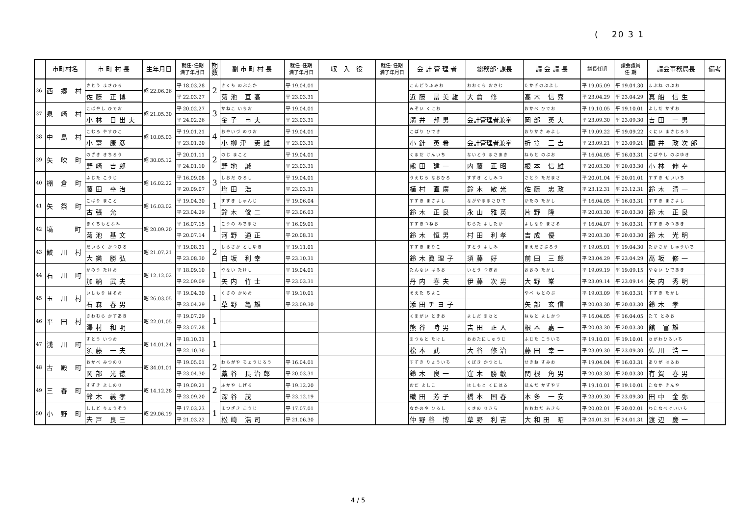(　 20 3 1
| | 市町村名 | 市 町 村 長 | 生年月日 | 就任･任期 満了年月日 | 期 数 | 副 市 町 村 長 | 就任･任期 満了年月日 | 収 入 役 | 就任･任期 満了年月日 | 会 計 管 理 者 | 総務部･課長 | 議 会 議 長 | 議長任期 | 議会議員 任 期 | 議会事務局長 | 備考 |
| --- | --- | --- | --- | --- | --- | --- | --- | --- | --- | --- | --- | --- | --- | --- | --- | --- |
| 36 | 西 郷 村 | さとう まさひろ | 昭 22.06.26 | 平 18.03.28 | 2 | きくち のぶたか | 平 19.04.01 | | | こんどうふみお | おおくら おさむ | たかぎのぶよし | 平 19.05.09 | 平 19.04.30 | まぶね のぶお | |
| | | 佐藤 正博 | | 平 22.03.27 | | 菊池 亘高 | 平 23.03.31 | | | 近藤 冨美雄 | 大倉 修 | 高木 信嘉 | 平 23.04.29 | 平 23.04.29 | 真船 信生 | |
| 37 | 泉 崎 村 | こばやし ひでお | 昭 21.05.30 | 平 20.02.27 | 3 | かねこ いちお | 平 19.04.01 | | | みぞい くにお | | おかべ ひでお | 平 19.10.05 | 平 19.10.01 | よしだ かずお | |
| | | 小林 日出夫 | | 平 24.02.26 | | 金子 市夫 | 平 23.03.31 | | | 溝井 邦男 | 会計管理者兼掌 | 岡部 英夫 | 平 23.09.30 | 平 23.09.30 | 吉田 一男 | |
| 38 | 中 島 村 | こむろ やすひこ | 昭 10.05.03 | 平 19.01.21 | 4 | おやいづ のりお | 平 19.04.01 | | | こばり ひでき | | おりかさ みよし | 平 19.09.22 | 平 19.09.22 | くにい まさじろう | |
| | | 小室 康彦 | | 平 23.01.20 | | 小柳津 憲雄 | 平 23.03.31 | | | 小針 英希 | 会計管理者兼掌 | 折笠 三吉 | 平 23.09.21 | 平 23.09.21 | 國井 政次郎 | |
| 39 | 矢 吹 町 | のざき きちろう | 昭 30.05.12 | 平 20.01.11 | 2 | のじ まこと | 平 19.04.01 | | | くまだ けんいち | ないとう まさあき | ねもと のぶお | 平 16.04.05 | 平 16.03.31 | こばやし のぶゆき | |
| | | 野崎 吉郎 | | 平 24.01.10 | | 野地 誠 | 平 23.03.31 | | | 熊田 建一 | 内藤 正昭 | 根本 信雄 | 平 20.03.30 | 平 20.03.30 | 小林 伸幸 | |
| 40 | 棚 倉 町 | ふじた こうじ | 昭 16.02.22 | 平 16.09.08 | 3 | しおだ ひろし | 平 19.04.01 | | | うえむら なおひろ | すずき としみつ | さとう ただまさ | 平 20.01.04 | 平 20.01.01 | すずき せいいち | |
| | | 藤田 幸治 | | 平 20.09.07 | | 塩田 浩 | 平 23.03.31 | | | 植村 直廣 | 鈴木 敏光 | 佐藤 忠政 | 平 23.12.31 | 平 23.12.31 | 鈴木 清一 | |
| 41 | 矢 祭 町 | こばり まこと | 昭 16.03.02 | 平 19.04.30 | 1 | すずき しゅんじ | 平 19.06.04 | | | すずき まさよし | ながやままさひで | かたの たかし | 平 16.04.05 | 平 16.03.31 | すずき まさよし | |
| | | 古張 允 | | 平 23.04.29 | | 鈴木 俊二 | 平 23.06.03 | | | 鈴木 正良 | 永山 雅英 | 片野 隆 | 平 20.03.30 | 平 20.03.30 | 鈴木 正良 | |
| 42 | 塙 町 | きくちもとふみ | 昭 20.09.20 | 平 16.07.15 | 1 | こうの みちまさ | 平 16.09.01 | | | すずきつねお | むらた よしたか | よしなり まさる | 平 16.04.07 | 平 16.03.31 | すずき みつあき | |
| | | 菊池 基文 | | 平 20.07.14 | | 河野 通正 | 平 20.08.31 | | | 鈴木 恒男 | 村田 利孝 | 吉成 優 | 平 20.03.30 | 平 20.03.30 | 鈴木 光明 | |
| 43 | 鮫 川 村 | だいらく かつひろ | 昭 21.07.21 | 平 19.08.31 | 2 | しらさか としゆき | 平 19.11.01 | | | すずき まりこ | すとう よしみ | まえださぶろう | 平 19.05.01 | 平 19.04.30 | たかさか しゅういち | |
| | | 大樂 勝弘 | | 平 23.08.30 | | 白坂 利幸 | 平 23.10.31 | | | 鈴木眞理子 | 須藤 好 | 前田 三郎 | 平 23.04.29 | 平 23.04.29 | 高坂 修一 | |
| 44 | 石 川 町 | かのう たけお | 昭 12.12.02 | 平 18.09.10 | 1 | やない たけし | 平 19.04.01 | | | たんない はるお | いとう つぎお | おおの たかし | 平 19.09.19 | 平 19.09.15 | やない ひであき | |
| | | 加納 武夫 | | 平 22.09.09 | | 矢内 竹士 | 平 23.03.31 | | | 丹内 春夫 | 伊藤 次男 | 大野 峯 | 平 23.09.14 | 平 23.09.14 | 矢内 秀明 | |
| 45 | 玉 川 村 | いしもり はるお | 昭 26.03.05 | 平 19.04.30 | 1 | くさの かめお | 平 19.10.01 | | | そえた ちよこ | | やべ もとのぶ | 平 19.03.09 | 平 16.03.31 | すずき たかし | |
| | | 石森 春男 | | 平 23.04.29 | | 草野 亀雄 | 平 23.09.30 | | | 添田チヨ子 | | 矢部 玄信 | 平 20.03.30 | 平 20.03.30 | 鈴木 孝 | |
| 46 | 平 田 村 | さわむら かずあき | 昭 22.01.05 | 平 19.07.29 | 1 | | | | | くまがい ときお | よしだ まさと | ねもと よしかつ | 平 16.04.05 | 平 16.04.05 | たて とみお | |
| | | 澤村 和明 | | 平 23.07.28 | | | | | | 熊谷 時男 | 吉田 正人 | 根本 嘉一 | 平 20.03.30 | 平 20.03.30 | 舘 富雄 | |
| 47 | 浅 川 町 | すとう いつお | 昭 14.01.24 | 平 18.10.31 | 1 | | | | | まつもと たけし | おおたにしゅうじ | ふじた こういち | 平 19.10.01 | 平 19.10.01 | さがわひろいち | |
| | | 須藤 一夫 | | 平 22.10.30 | | | | | | 松本 武 | 大谷 修治 | 藤田 幸一 | 平 23.09.30 | 平 23.09.30 | 佐川 浩一 | |
| 48 | 古 殿 町 | おかべ みつのり | 昭 34.01.01 | 平 19.05.01 | 2 | わらがや ちょうじろう | 平 16.04.01 | | | すずき りょういち | くぼき かつとし | せきね すみお | 平 19.04.04 | 平 16.03.31 | ありが はるお | |
| | | 岡部 光徳 | | 平 23.04.30 | | 藁谷 長治郎 | 平 20.03.31 | | | 鈴木 良一 | 窪木 勝敏 | 関根 角男 | 平 20.03.30 | 平 20.03.30 | 有賀 春男 | |
| 49 | 三 春 町 | すずき よしのり | 昭 14.12.28 | 平 19.09.21 | 2 | ふかや しげる | 平 19.12.20 | | | おだ よしこ | はしもと くにはる | ほんだ かずやす | 平 19.10.01 | 平 19.10.01 | たなか きんや | |
| | | 鈴木 義孝 | | 平 23.09.20 | | 深谷 茂 | 平 23.12.19 | | | 織田 芳子 | 橋本 国春 | 本多 一安 | 平 23.09.30 | 平 23.09.30 | 田中 金弥 | |
| 50 | 小 野 町 | ししど りょうぞう | 昭 29.06.19 | 平 17.03.23 | 1 | まつざき こうじ | 平 17.07.01 | | | なかのや ひろし | くさの りきち | おおわだ あきら | 平 20.02.01 | 平 20.02.01 | わたなべけいいち | |
| | | 宍戸 良三 | | 平 21.03.22 | | 松崎 浩司 | 平 21.06.30 | | | 仲野谷 博 | 草野 利吉 | 大和田 昭 | 平 24.01.31 | 平 24.01.31 | 渡辺 慶一 | |
4 / 5